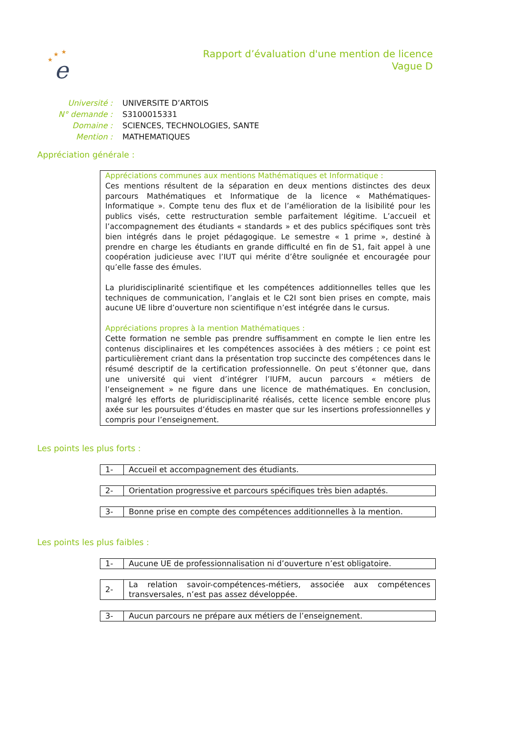★
★
★
e
Rapport d’évaluation d'une mention de licence
Vague D
| Université : | UNIVERSITE D’ARTOIS |
| N° demande : | S3100015331 |
| Domaine : | SCIENCES, TECHNOLOGIES, SANTE |
| Mention : | MATHEMATIQUES |
Appréciation générale :
Appréciations communes aux mentions Mathématiques et Informatique :
Ces mentions résultent de la séparation en deux mentions distinctes des deux parcours Mathématiques et Informatique de la licence « Mathématiques-Informatique ». Compte tenu des flux et de l’amélioration de la lisibilité pour les publics visés, cette restructuration semble parfaitement légitime. L’accueil et l’accompagnement des étudiants « standards » et des publics spécifiques sont très bien intégrés dans le projet pédagogique. Le semestre « 1 prime », destiné à prendre en charge les étudiants en grande difficulté en fin de S1, fait appel à une coopération judicieuse avec l’IUT qui mérite d’être soulignée et encouragée pour qu’elle fasse des émules.
La pluridisciplinarité scientifique et les compétences additionnelles telles que les techniques de communication, l’anglais et le C2I sont bien prises en compte, mais aucune UE libre d’ouverture non scientifique n’est intégrée dans le cursus.
Appréciations propres à la mention Mathématiques :
Cette formation ne semble pas prendre suffisamment en compte le lien entre les contenus disciplinaires et les compétences associées à des métiers ; ce point est particulièrement criant dans la présentation trop succincte des compétences dans le résumé descriptif de la certification professionnelle. On peut s’étonner que, dans une université qui vient d’intégrer l’IUFM, aucun parcours « métiers de l’enseignement » ne figure dans une licence de mathématiques. En conclusion, malgré les efforts de pluridisciplinarité réalisés, cette licence semble encore plus axée sur les poursuites d’études en master que sur les insertions professionnelles y compris pour l’enseignement.
Les points les plus forts :
| 1- | Accueil et accompagnement des étudiants. |
| 2- | Orientation progressive et parcours spécifiques très bien adaptés. |
| 3- | Bonne prise en compte des compétences additionnelles à la mention. |
Les points les plus faibles :
| 1- | Aucune UE de professionnalisation ni d’ouverture n’est obligatoire. |
| 2- | La relation savoir-compétences-métiers, associée aux compétences transversales, n’est pas assez développée. |
| 3- | Aucun parcours ne prépare aux métiers de l’enseignement. |